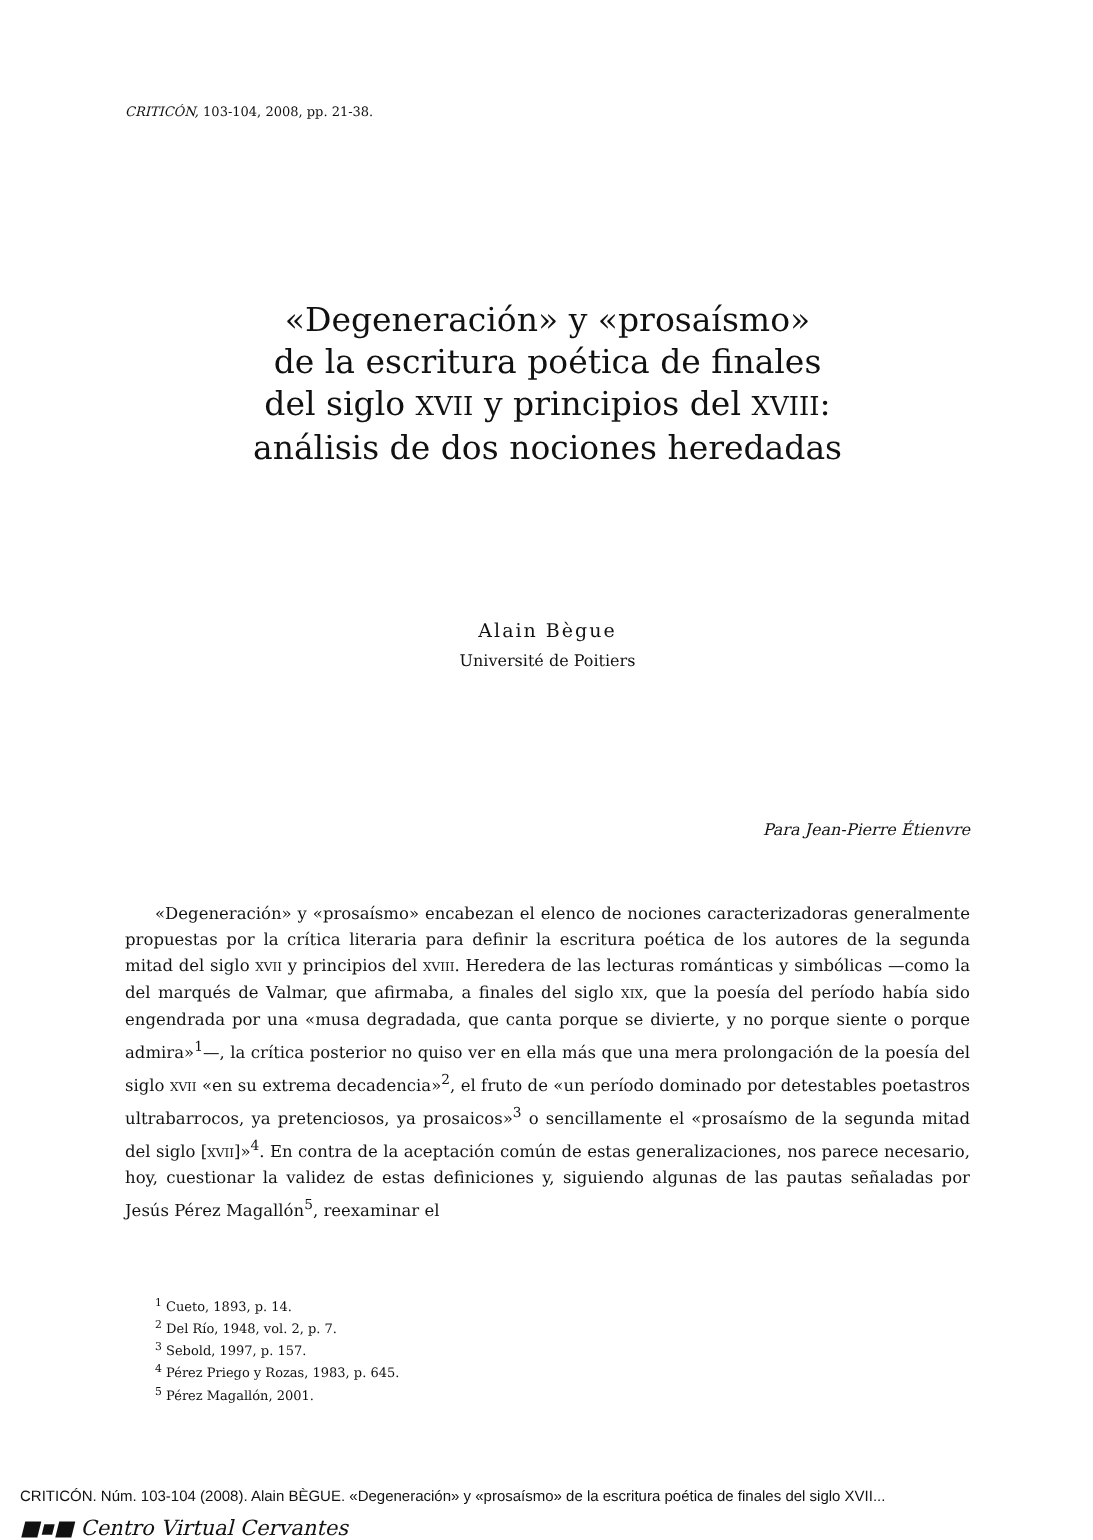CRITICÓN, 103-104, 2008, pp. 21-38.
«Degeneración» y «prosaísmo»
de la escritura poética de finales
del siglo XVII y principios del XVIII:
análisis de dos nociones heredadas
Alain Bègue
Université de Poitiers
Para Jean-Pierre Étienvre
«Degeneración» y «prosaísmo» encabezan el elenco de nociones caracterizadoras generalmente propuestas por la crítica literaria para definir la escritura poética de los autores de la segunda mitad del siglo XVII y principios del XVIII. Heredera de las lecturas románticas y simbólicas —como la del marqués de Valmar, que afirmaba, a finales del siglo XIX, que la poesía del período había sido engendrada por una «musa degradada, que canta porque se divierte, y no porque siente o porque admira»<sup>1</sup>—, la crítica posterior no quiso ver en ella más que una mera prolongación de la poesía del siglo XVII «en su extrema decadencia»<sup>2</sup>, el fruto de «un período dominado por detestables poetastros ultrabarrocos, ya pretenciosos, ya prosaicos»<sup>3</sup> o sencillamente el «prosaísmo de la segunda mitad del siglo [XVII]»<sup>4</sup>. En contra de la aceptación común de estas generalizaciones, nos parece necesario, hoy, cuestionar la validez de estas definiciones y, siguiendo algunas de las pautas señaladas por Jesús Pérez Magallón<sup>5</sup>, reexaminar el
<sup>1</sup> Cueto, 1893, p. 14.
<sup>2</sup> Del Río, 1948, vol. 2, p. 7.
<sup>3</sup> Sebold, 1997, p. 157.
<sup>4</sup> Pérez Priego y Rozas, 1983, p. 645.
<sup>5</sup> Pérez Magallón, 2001.
CRITICÓN. Núm. 103-104 (2008). Alain BÈGUE. «Degeneración» y «prosaísmo» de la escritura poética de finales del siglo XVII...
■▪■ Centro Virtual Cervantes